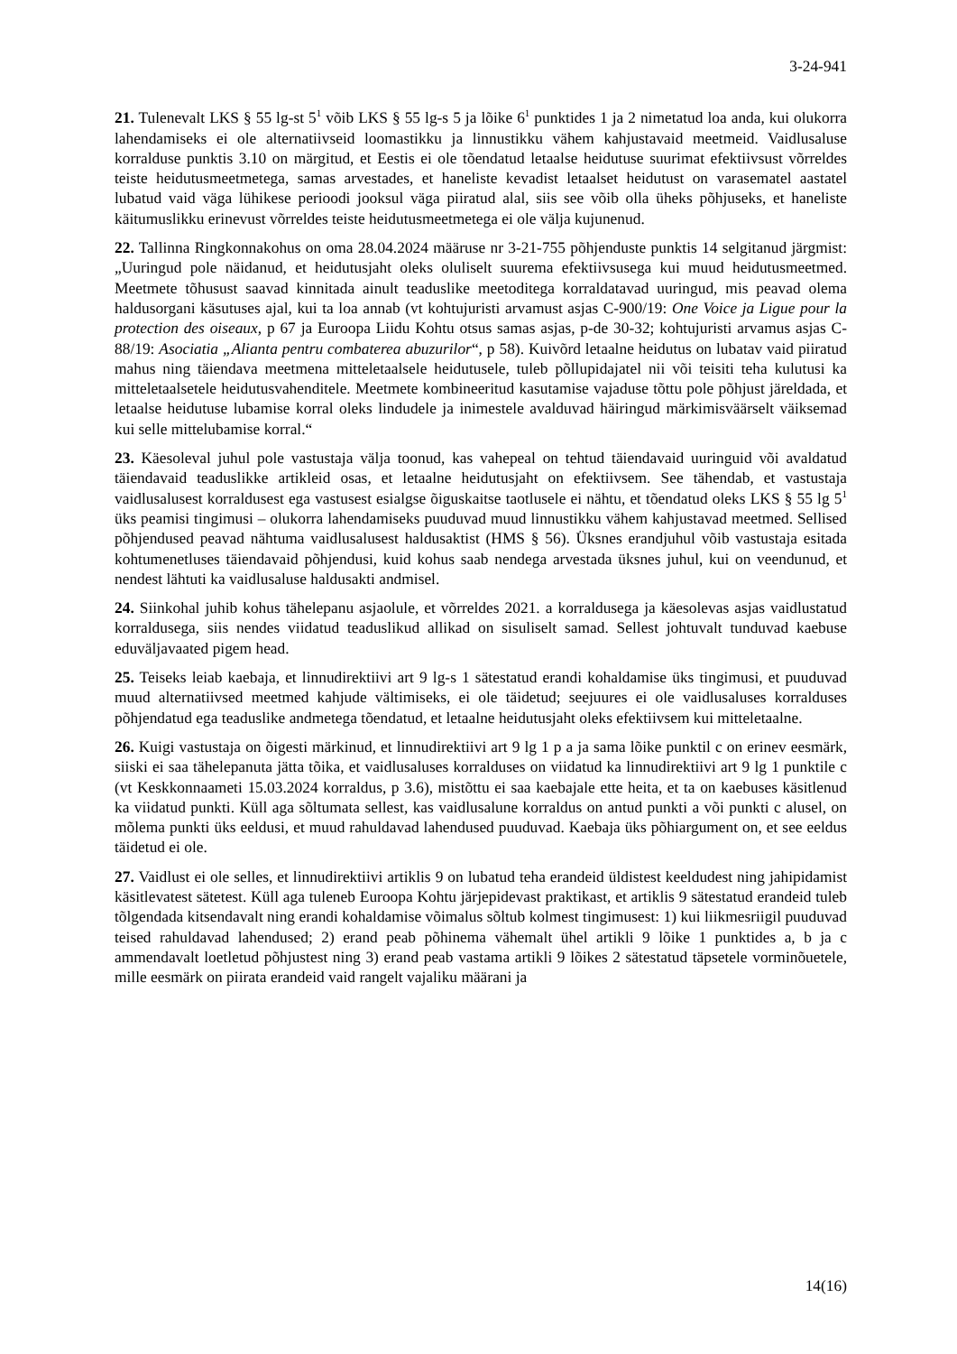3-24-941
21. Tulenevalt LKS § 55 lg-st 5<sup>1</sup> võib LKS § 55 lg-s 5 ja lõike 6<sup>1</sup> punktides 1 ja 2 nimetatud loa anda, kui olukorra lahendamiseks ei ole alternatiivseid loomastikku ja linnustikku vähem kahjustavaid meetmeid. Vaidlusaluse korralduse punktis 3.10 on märgitud, et Eestis ei ole tõendatud letaalse heidutuse suurimat efektiivsust võrreldes teiste heidutusmeetmetega, samas arvestades, et haneliste kevadist letaalset heidutust on varasematel aastatel lubatud vaid väga lühikese perioodi jooksul väga piiratud alal, siis see võib olla üheks põhjuseks, et haneliste käitumuslikku erinevust võrreldes teiste heidutusmeetmetega ei ole välja kujunenud.
22. Tallinna Ringkonnakohus on oma 28.04.2024 määruse nr 3-21-755 põhjenduste punktis 14 selgitanud järgmist: „Uuringud pole näidanud, et heidutusjaht oleks oluliselt suurema efektiivsusega kui muud heidutusmeetmed. Meetmete tõhusust saavad kinnitada ainult teaduslike meetoditega korraldatavad uuringud, mis peavad olema haldusorgani käsutuses ajal, kui ta loa annab (vt kohtujuristi arvamust asjas C-900/19: One Voice ja Ligue pour la protection des oiseaux, p 67 ja Euroopa Liidu Kohtu otsus samas asjas, p-de 30-32; kohtujuristi arvamus asjas C-88/19: Asociatia „Alianta pentru combaterea abuzurilor“, p 58). Kuivõrd letaalne heidutus on lubatav vaid piiratud mahus ning täiendava meetmena mitteletaalsele heidutusele, tuleb põllupidajatel nii või teisiti teha kulutusi ka mitteletaalsetele heidutusvahenditele. Meetmete kombineeritud kasutamise vajaduse tõttu pole põhjust järeldada, et letaalse heidutuse lubamise korral oleks lindudele ja inimestele avalduvad häiringud märkimisväärselt väiksemad kui selle mittelubamise korral.“
23. Käesoleval juhul pole vastustaja välja toonud, kas vahepeal on tehtud täiendavaid uuringuid või avaldatud täiendavaid teaduslikke artikleid osas, et letaalne heidutusjaht on efektiivsem. See tähendab, et vastustaja vaidlusalusest korraldusest ega vastusest esialgse õiguskaitse taotlusele ei nähtu, et tõendatud oleks LKS § 55 lg 5<sup>1</sup> üks peamisi tingimusi – olukorra lahendamiseks puuduvad muud linnustikku vähem kahjustavad meetmed. Sellised põhjendused peavad nähtuma vaidlusalusest haldusaktist (HMS § 56). Üksnes erandjuhul võib vastustaja esitada kohtumenetluses täiendavaid põhjendusi, kuid kohus saab nendega arvestada üksnes juhul, kui on veendunud, et nendest lähtuti ka vaidlusaluse haldusakti andmisel.
24. Siinkohal juhib kohus tähelepanu asjaolule, et võrreldes 2021. a korraldusega ja käesolevas asjas vaidlustatud korraldusega, siis nendes viidatud teaduslikud allikad on sisuliselt samad. Sellest johtuvalt tunduvad kaebuse eduväljavaated pigem head.
25. Teiseks leiab kaebaja, et linnudirektiivi art 9 lg-s 1 sätestatud erandi kohaldamise üks tingimusi, et puuduvad muud alternatiivsed meetmed kahjude vältimiseks, ei ole täidetud; seejuures ei ole vaidlusaluses korralduses põhjendatud ega teaduslike andmetega tõendatud, et letaalne heidutusjaht oleks efektiivsem kui mitteletaalne.
26. Kuigi vastustaja on õigesti märkinud, et linnudirektiivi art 9 lg 1 p a ja sama lõike punktil c on erinev eesmärk, siiski ei saa tähelepanuta jätta tõika, et vaidlusaluses korralduses on viidatud ka linnudirektiivi art 9 lg 1 punktile c (vt Keskkonnaameti 15.03.2024 korraldus, p 3.6), mistõttu ei saa kaebajale ette heita, et ta on kaebuses käsitlenud ka viidatud punkti. Küll aga sõltumata sellest, kas vaidlusalune korraldus on antud punkti a või punkti c alusel, on mõlema punkti üks eeldusi, et muud rahuldavad lahendused puuduvad. Kaebaja üks põhiargument on, et see eeldus täidetud ei ole.
27. Vaidlust ei ole selles, et linnudirektiivi artiklis 9 on lubatud teha erandeid üldistest keeldudest ning jahipidamist käsitlevatest sätetest. Küll aga tuleneb Euroopa Kohtu järjepidevast praktikast, et artiklis 9 sätestatud erandeid tuleb tõlgendada kitsendavalt ning erandi kohaldamise võimalus sõltub kolmest tingimusest: 1) kui liikmesriigil puuduvad teised rahuldavad lahendused; 2) erand peab põhinema vähemalt ühel artikli 9 lõike 1 punktides a, b ja c ammendavalt loetletud põhjustest ning 3) erand peab vastama artikli 9 lõikes 2 sätestatud täpsetele vorminõuetele, mille eesmärk on piirata erandeid vaid rangelt vajaliku määrani ja
14(16)